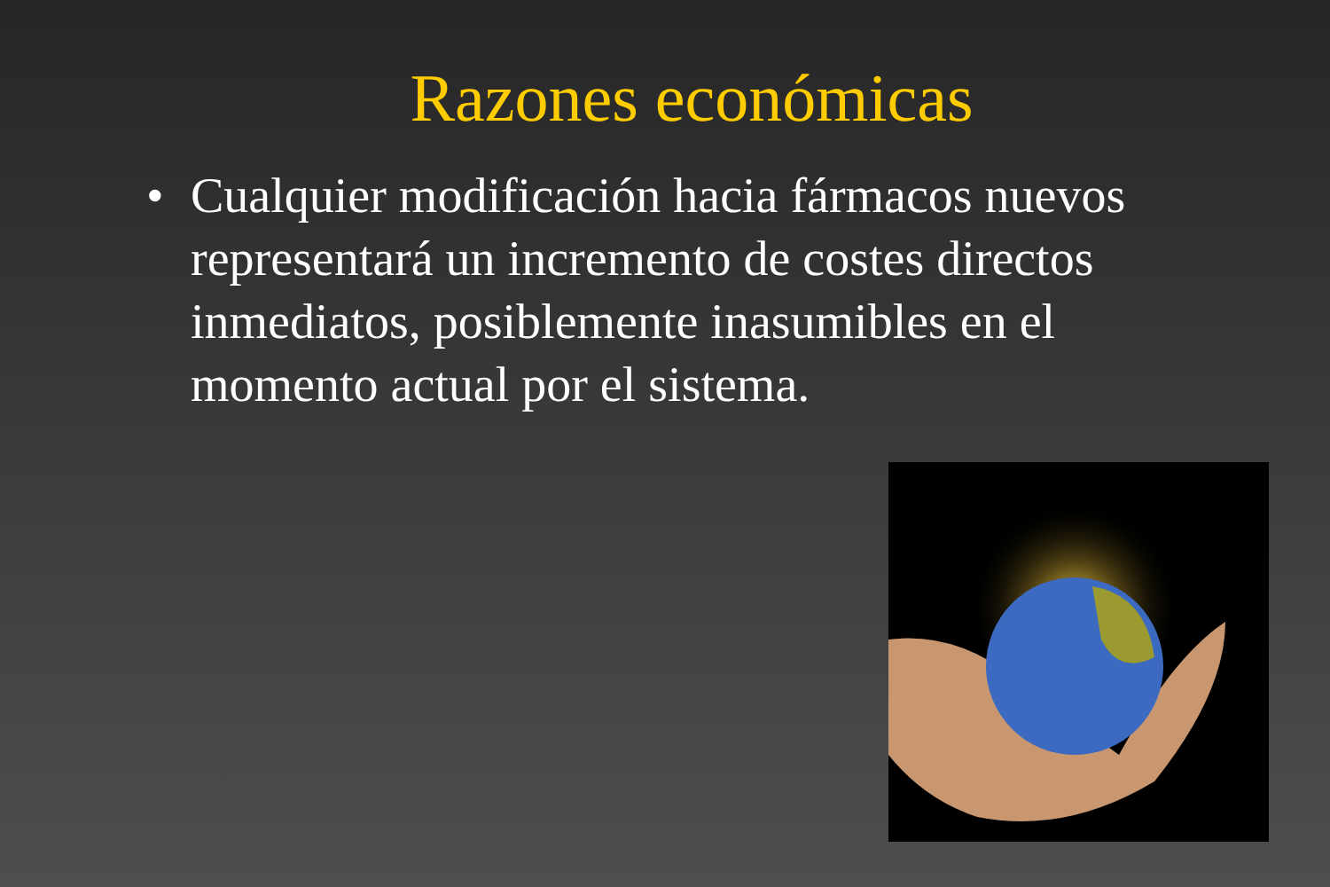Razones económicas
• Cualquier modificación hacia fármacos nuevos representará un incremento de costes directos inmediatos, posiblemente inasumibles en el momento actual por el sistema.